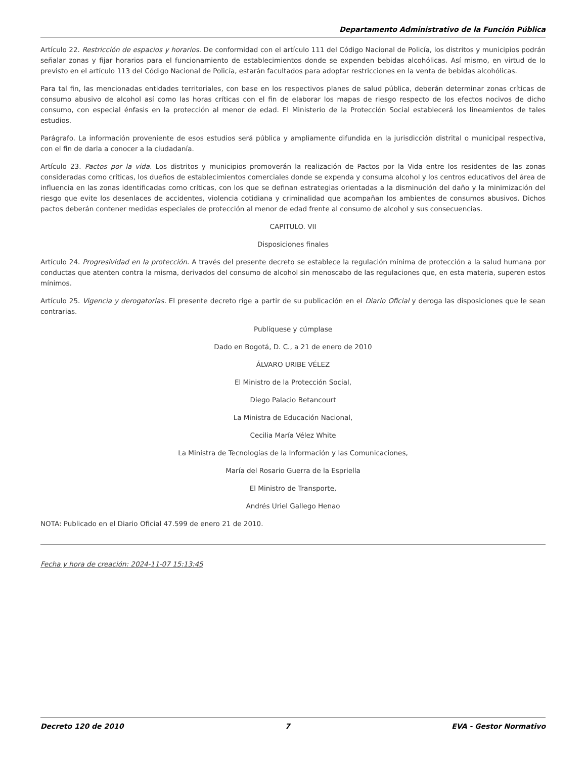Departamento Administrativo de la Función Pública
Artículo 22. Restricción de espacios y horarios. De conformidad con el artículo 111 del Código Nacional de Policía, los distritos y municipios podrán señalar zonas y fijar horarios para el funcionamiento de establecimientos donde se expenden bebidas alcohólicas. Así mismo, en virtud de lo previsto en el artículo 113 del Código Nacional de Policía, estarán facultados para adoptar restricciones en la venta de bebidas alcohólicas.
Para tal fin, las mencionadas entidades territoriales, con base en los respectivos planes de salud pública, deberán determinar zonas críticas de consumo abusivo de alcohol así como las horas críticas con el fin de elaborar los mapas de riesgo respecto de los efectos nocivos de dicho consumo, con especial énfasis en la protección al menor de edad. El Ministerio de la Protección Social establecerá los lineamientos de tales estudios.
Parágrafo. La información proveniente de esos estudios será pública y ampliamente difundida en la jurisdicción distrital o municipal respectiva, con el fin de darla a conocer a la ciudadanía.
Artículo 23. Pactos por la vida. Los distritos y municipios promoverán la realización de Pactos por la Vida entre los residentes de las zonas consideradas como críticas, los dueños de establecimientos comerciales donde se expenda y consuma alcohol y los centros educativos del área de influencia en las zonas identificadas como críticas, con los que se definan estrategias orientadas a la disminución del daño y la minimización del riesgo que evite los desenlaces de accidentes, violencia cotidiana y criminalidad que acompañan los ambientes de consumos abusivos. Dichos pactos deberán contener medidas especiales de protección al menor de edad frente al consumo de alcohol y sus consecuencias.
CAPITULO. VII
Disposiciones finales
Artículo 24. Progresividad en la protección. A través del presente decreto se establece la regulación mínima de protección a la salud humana por conductas que atenten contra la misma, derivados del consumo de alcohol sin menoscabo de las regulaciones que, en esta materia, superen estos mínimos.
Artículo 25. Vigencia y derogatorias. El presente decreto rige a partir de su publicación en el Diario Oficial y deroga las disposiciones que le sean contrarias.
Publíquese y cúmplase
Dado en Bogotá, D. C., a 21 de enero de 2010
ÁLVARO URIBE VÉLEZ
El Ministro de la Protección Social,
Diego Palacio Betancourt
La Ministra de Educación Nacional,
Cecilia María Vélez White
La Ministra de Tecnologías de la Información y las Comunicaciones,
María del Rosario Guerra de la Espriella
El Ministro de Transporte,
Andrés Uriel Gallego Henao
NOTA: Publicado en el Diario Oficial 47.599 de enero 21 de 2010.
Fecha y hora de creación: 2024-11-07 15:13:45
Decreto 120 de 2010 7 EVA - Gestor Normativo